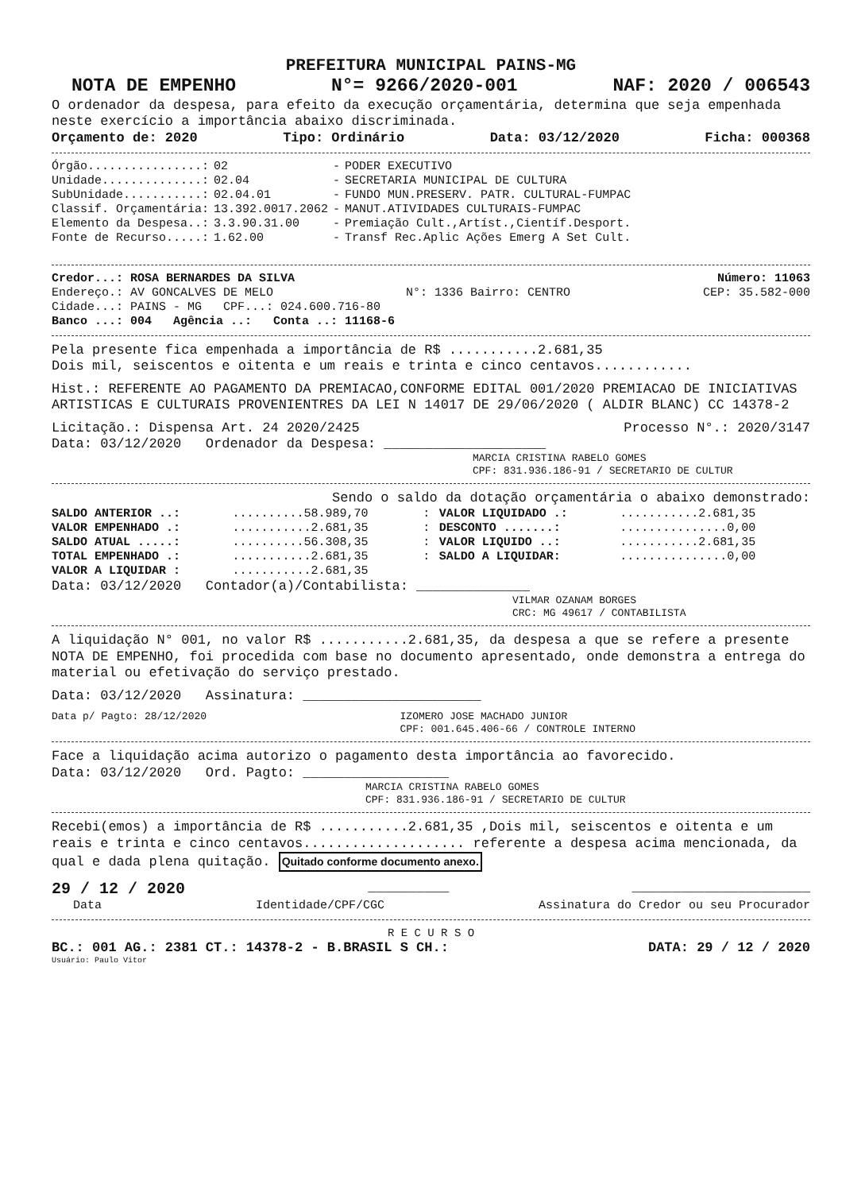PREFEITURA MUNICIPAL PAINS-MG
NOTA DE EMPENHO N°= 9266/2020-001 NAF: 2020 / 006543
O ordenador da despesa, para efeito da execução orçamentária, determina que seja empenhada neste exercício a importância abaixo discriminada.
Orçamento de: 2020 Tipo: Ordinário Data: 03/12/2020 Ficha: 000368
| Órgão................: | 02 | - | PODER EXECUTIVO |
| Unidade..............: | 02.04 | - | SECRETARIA MUNICIPAL DE CULTURA |
| SubUnidade...........: | 02.04.01 | - | FUNDO MUN.PRESERV. PATR. CULTURAL-FUMPAC |
| Classif. Orçamentária: | 13.392.0017.2062 | - | MANUT.ATIVIDADES CULTURAIS-FUMPAC |
| Elemento da Despesa..: | 3.3.90.31.00 | - | Premiação Cult.,Artíst.,Científ.Desport. |
| Fonte de Recurso.....: | 1.62.00 | - | Transf Rec.Aplic Ações Emerg A Set Cult. |
Credor...: ROSA BERNARDES DA SILVA Número: 11063
Endereço.: AV GONCALVES DE MELO N°: 1336 Bairro: CENTRO CEP: 35.582-000
Cidade...: PAINS - MG CPF...: 024.600.716-80
Banco ...: 004 Agência ..: Conta ..: 11168-6
Pela presente fica empenhada a importância de R$ ...........2.681,35
Dois mil, seiscentos e oitenta e um reais e trinta e cinco centavos............
Hist.: REFERENTE AO PAGAMENTO DA PREMIACAO,CONFORME EDITAL 001/2020 PREMIACAO DE INICIATIVAS ARTISTICAS E CULTURAIS PROVENIENTRES DA LEI N 14017 DE 29/06/2020 ( ALDIR BLANC) CC 14378-2
Licitação.: Dispensa Art. 24 2020/2425 Processo N°.: 2020/3147
Data: 03/12/2020 Ordenador da Despesa: ____________________
MARCIA CRISTINA RABELO GOMES
CPF: 831.936.186-91 / SECRETARIO DE CULTUR
Sendo o saldo da dotação orçamentária o abaixo demonstrado:
| SALDO ANTERIOR ..: | ..........58.989,70 | : | VALOR LIQUIDADO .: | ...........2.681,35 |
| VALOR EMPENHADO .: | ...........2.681,35 | : | DESCONTO .......: | ...............0,00 |
| SALDO ATUAL .....: | ..........56.308,35 | : | VALOR LIQUIDO ..: | ...........2.681,35 |
| TOTAL EMPENHADO .: | ...........2.681,35 | : | SALDO A LIQUIDAR: | ...............0,00 |
| VALOR A LIQUIDAR : | ...........2.681,35 | | | |
Data: 03/12/2020 Contador(a)/Contabilista: ______________
VILMAR OZANAM BORGES
CRC: MG 49617 / CONTABILISTA
A liquidação N° 001, no valor R$ ...........2.681,35, da despesa a que se refere a presente NOTA DE EMPENHO, foi procedida com base no documento apresentado, onde demonstra a entrega do material ou efetivação do serviço prestado.
Data: 03/12/2020 Assinatura: ______________________
Data p/ Pagto: 28/12/2020 IZOMERO JOSE MACHADO JUNIOR
CPF: 001.645.406-66 / CONTROLE INTERNO
Face a liquidação acima autorizo o pagamento desta importância ao favorecido.
Data: 03/12/2020 Ord. Pagto: __________________
MARCIA CRISTINA RABELO GOMES
CPF: 831.936.186-91 / SECRETARIO DE CULTUR
Recebi(emos) a importância de R$ ...........2.681,35 ,Dois mil, seiscentos e oitenta e um reais e trinta e cinco centavos.................... referente a despesa acima mencionada, da qual e dada plena quitação. Quitado conforme documento anexo.
29 / 12 / 2020 __________ ______________________
Data Identidade/CPF/CGC Assinatura do Credor ou seu Procurador
R E C U R S O
BC.: 001 AG.: 2381 CT.: 14378-2 - B.BRASIL S CH.: DATA: 29 / 12 / 2020
Usuário: Paulo Vitor